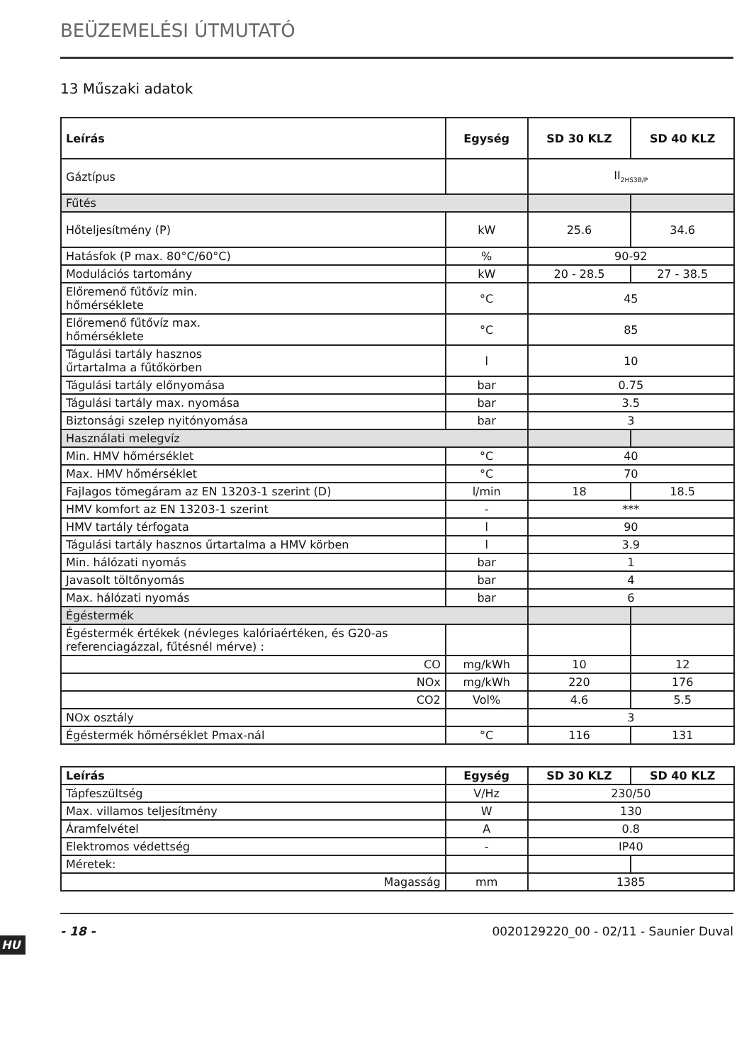HU
BEÜZEMELÉSI ÚTMUTATÓ
13 Műszaki adatok
| Leírás | Egység | SD 30 KLZ | SD 40 KLZ |
| --- | --- | --- | --- |
| Gáztípus | | II<sub>2HS3B/P</sub> | |
| Fűtés | | | |
| Hőteljesítmény (P) | kW | 25.6 | 34.6 |
| Hatásfok (P max. 80°C/60°C) | % | 90-92 | |
| Modulációs tartomány | kW | 20 - 28.5 | 27 - 38.5 |
| Előremenő fűtővíz min. hőmérséklete | °C | 45 | |
| Előremenő fűtővíz max. hőmérséklete | °C | 85 | |
| Tágulási tartály hasznos űrtartalma a fűtőkörben | l | 10 | |
| Tágulási tartály előnyomása | bar | 0.75 | |
| Tágulási tartály max. nyomása | bar | 3.5 | |
| Biztonsági szelep nyitónyomása | bar | 3 | |
| Használati melegvíz | | | |
| Min. HMV hőmérséklet | °C | 40 | |
| Max. HMV hőmérséklet | °C | 70 | |
| Fajlagos tömegáram az EN 13203-1 szerint (D) | l/min | 18 | 18.5 |
| HMV komfort az EN 13203-1 szerint | - | *** | |
| HMV tartály térfogata | l | 90 | |
| Tágulási tartály hasznos űrtartalma a HMV körben | l | 3.9 | |
| Min. hálózati nyomás | bar | 1 | |
| Javasolt töltőnyomás | bar | 4 | |
| Max. hálózati nyomás | bar | 6 | |
| Égéstermék | | | |
| Égéstermék értékek (névleges kalóriaértéken, és G20-as referenciagázzal, fűtésnél mérve) : | | | |
| CO | mg/kWh | 10 | 12 |
| NOx | mg/kWh | 220 | 176 |
| CO2 | Vol% | 4.6 | 5.5 |
| NOx osztály | | 3 | |
| Égéstermék hőmérséklet Pmax-nál | °C | 116 | 131 |
| Leírás | Egység | SD 30 KLZ | SD 40 KLZ |
| --- | --- | --- | --- |
| Tápfeszültség | V/Hz | 230/50 | |
| Max. villamos teljesítmény | W | 130 | |
| Áramfelvétel | A | 0.8 | |
| Elektromos védettség | - | IP40 | |
| Méretek: | | | |
| Magasság | mm | 1385 | |
- 18 - 0020129220_00 - 02/11 - Saunier Duval